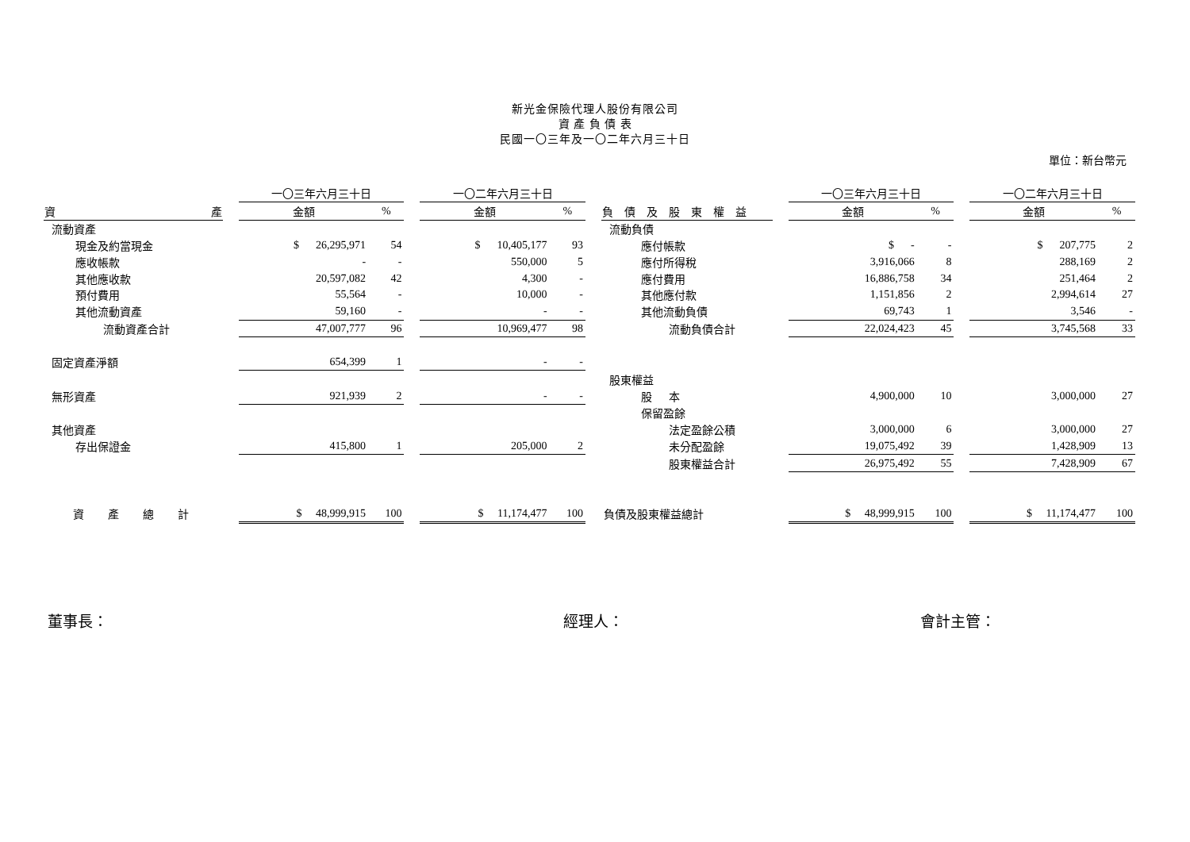新光金保險代理人股份有限公司
資 產 負 債 表
民國一〇三年及一〇二年六月三十日
單位：新台幣元
| | | 一〇三年六月三十日 | | | 一〇二年六月三十日 | | | | | 一〇三年六月三十日 | | | 一〇二年六月三十日 | |
| 資 產 | | 金額 | % | | 金額 | % | | 負債及股東權益 | | 金額 | % | | 金額 | % |
| 流動資產 | | | | | | | | 流動負債 | | | | | | |
| 現金及約當現金 | | $ 26,295,971 | 54 | | $ 10,405,177 | 93 | | 應付帳款 | | $ - | - | | $ 207,775 | 2 |
| 應收帳款 | | - | - | | 550,000 | 5 | | 應付所得稅 | | 3,916,066 | 8 | | 288,169 | 2 |
| 其他應收款 | | 20,597,082 | 42 | | 4,300 | - | | 應付費用 | | 16,886,758 | 34 | | 251,464 | 2 |
| 預付費用 | | 55,564 | - | | 10,000 | - | | 其他應付款 | | 1,151,856 | 2 | | 2,994,614 | 27 |
| 其他流動資產 | | 59,160 | - | | - | - | | 其他流動負債 | | 69,743 | 1 | | 3,546 | - |
| 流動資產合計 | | 47,007,777 | 96 | | 10,969,477 | 98 | | 流動負債合計 | | 22,024,423 | 45 | | 3,745,568 | 33 |
| 固定資產淨額 | | 654,399 | 1 | | - | - | | | | | | | | |
| | | | | | | | | 股東權益 | | | | | | |
| 無形資產 | | 921,939 | 2 | | - | - | | 股 本 | | 4,900,000 | 10 | | 3,000,000 | 27 |
| | | | | | | | | 保留盈餘 | | | | | | |
| 其他資產 | | | | | | | | 法定盈餘公積 | | 3,000,000 | 6 | | 3,000,000 | 27 |
| 存出保證金 | | 415,800 | 1 | | 205,000 | 2 | | 未分配盈餘 | | 19,075,492 | 39 | | 1,428,909 | 13 |
| | | | | | | | | 股東權益合計 | | 26,975,492 | 55 | | 7,428,909 | 67 |
| 資產總計 | | $ 48,999,915 | 100 | | $ 11,174,477 | 100 | | 負債及股東權益總計 | | $ 48,999,915 | 100 | | $ 11,174,477 | 100 |
董事長： 經理人： 會計主管：